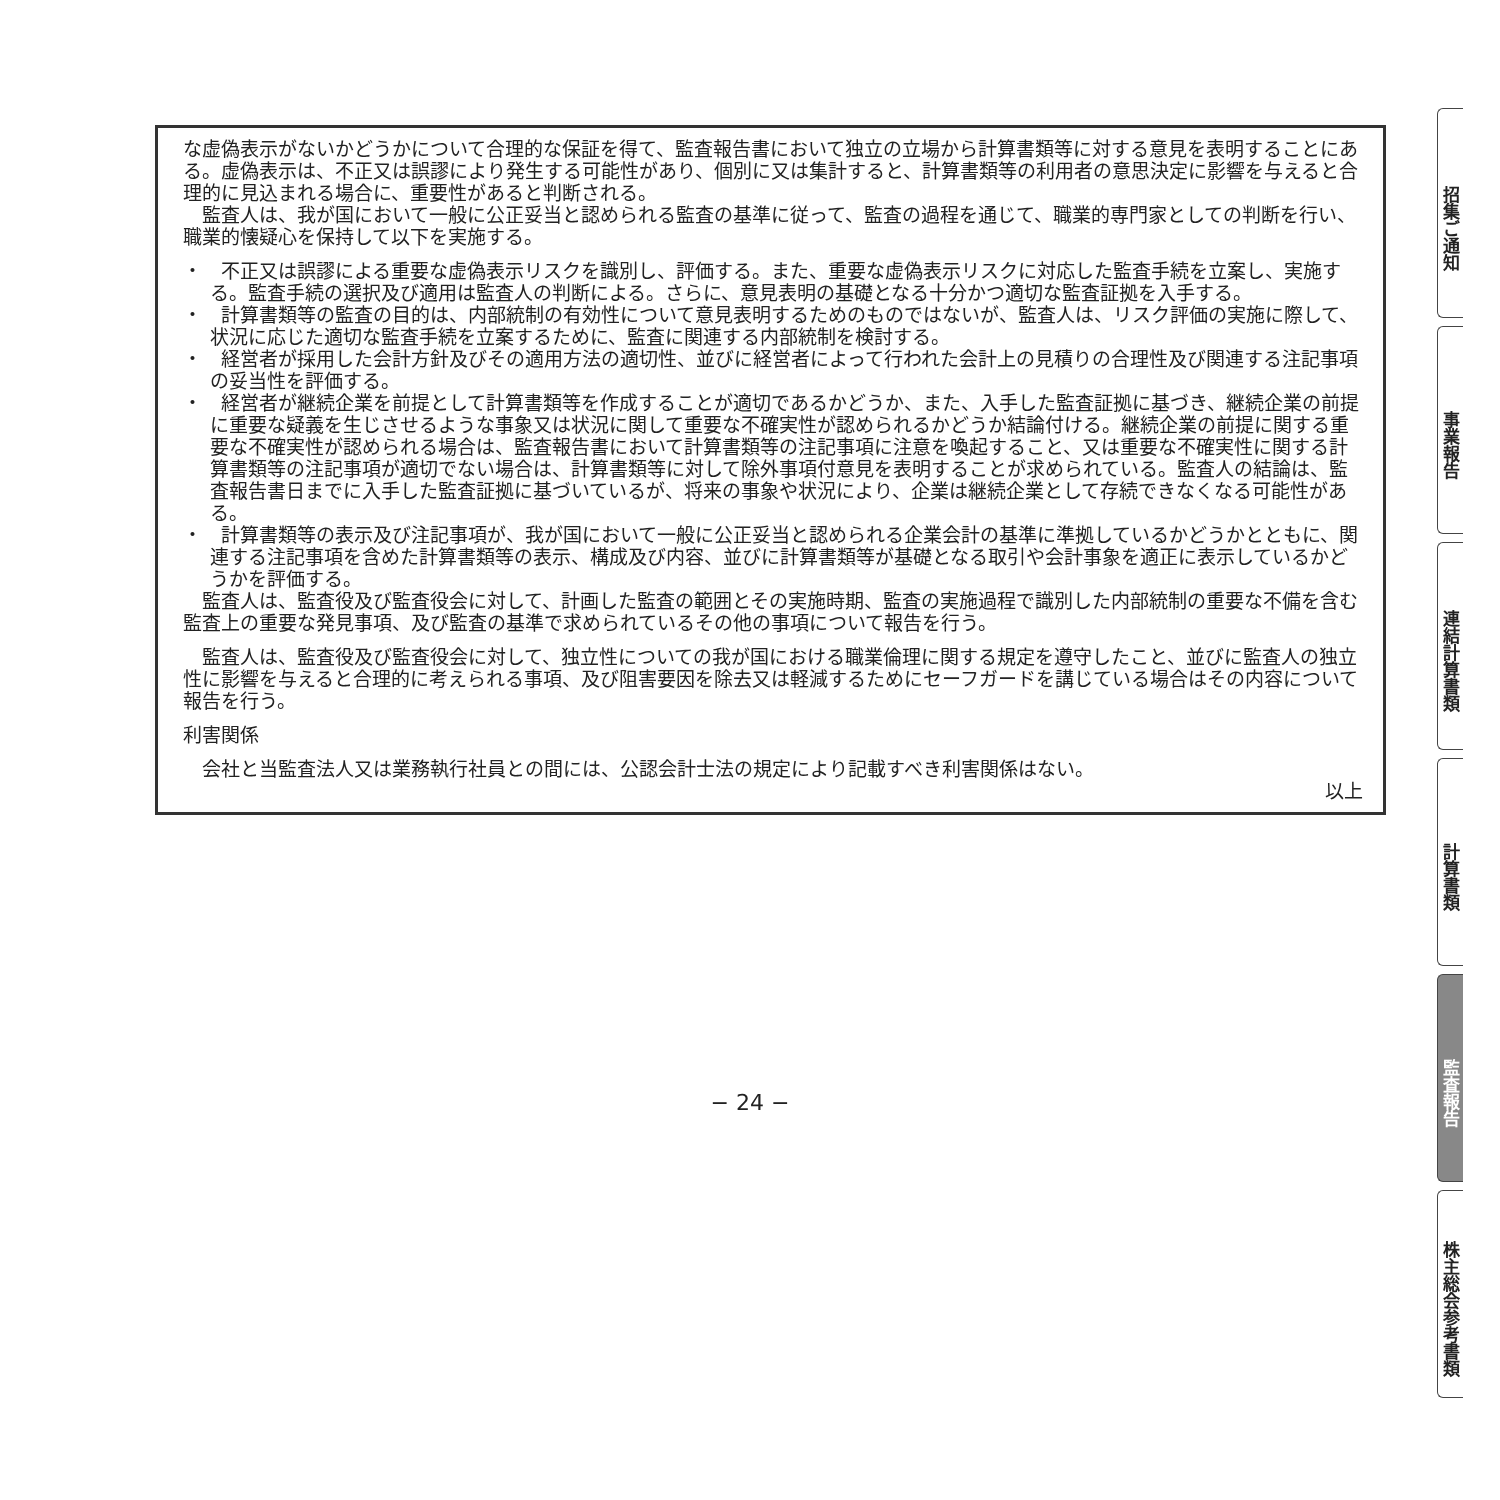な虚偽表示がないかどうかについて合理的な保証を得て、監査報告書において独立の立場から計算書類等に対する意見を表明することにある。虚偽表示は、不正又は誤謬により発生する可能性があり、個別に又は集計すると、計算書類等の利用者の意思決定に影響を与えると合理的に見込まれる場合に、重要性があると判断される。
監査人は、我が国において一般に公正妥当と認められる監査の基準に従って、監査の過程を通じて、職業的専門家としての判断を行い、職業的懐疑心を保持して以下を実施する。
・　不正又は誤謬による重要な虚偽表示リスクを識別し、評価する。また、重要な虚偽表示リスクに対応した監査手続を立案し、実施する。監査手続の選択及び適用は監査人の判断による。さらに、意見表明の基礎となる十分かつ適切な監査証拠を入手する。
・　計算書類等の監査の目的は、内部統制の有効性について意見表明するためのものではないが、監査人は、リスク評価の実施に際して、状況に応じた適切な監査手続を立案するために、監査に関連する内部統制を検討する。
・　経営者が採用した会計方針及びその適用方法の適切性、並びに経営者によって行われた会計上の見積りの合理性及び関連する注記事項の妥当性を評価する。
・　経営者が継続企業を前提として計算書類等を作成することが適切であるかどうか、また、入手した監査証拠に基づき、継続企業の前提に重要な疑義を生じさせるような事象又は状況に関して重要な不確実性が認められるかどうか結論付ける。継続企業の前提に関する重要な不確実性が認められる場合は、監査報告書において計算書類等の注記事項に注意を喚起すること、又は重要な不確実性に関する計算書類等の注記事項が適切でない場合は、計算書類等に対して除外事項付意見を表明することが求められている。監査人の結論は、監査報告書日までに入手した監査証拠に基づいているが、将来の事象や状況により、企業は継続企業として存続できなくなる可能性がある。
・　計算書類等の表示及び注記事項が、我が国において一般に公正妥当と認められる企業会計の基準に準拠しているかどうかとともに、関連する注記事項を含めた計算書類等の表示、構成及び内容、並びに計算書類等が基礎となる取引や会計事象を適正に表示しているかどうかを評価する。
監査人は、監査役及び監査役会に対して、計画した監査の範囲とその実施時期、監査の実施過程で識別した内部統制の重要な不備を含む監査上の重要な発見事項、及び監査の基準で求められているその他の事項について報告を行う。
監査人は、監査役及び監査役会に対して、独立性についての我が国における職業倫理に関する規定を遵守したこと、並びに監査人の独立性に影響を与えると合理的に考えられる事項、及び阻害要因を除去又は軽減するためにセーフガードを講じている場合はその内容について報告を行う。
利害関係
会社と当監査法人又は業務執行社員との間には、公認会計士法の規定により記載すべき利害関係はない。
以上
招集ご通知
事業報告
連結計算書類
計算書類
監査報告
株主総会参考書類
− 24 −